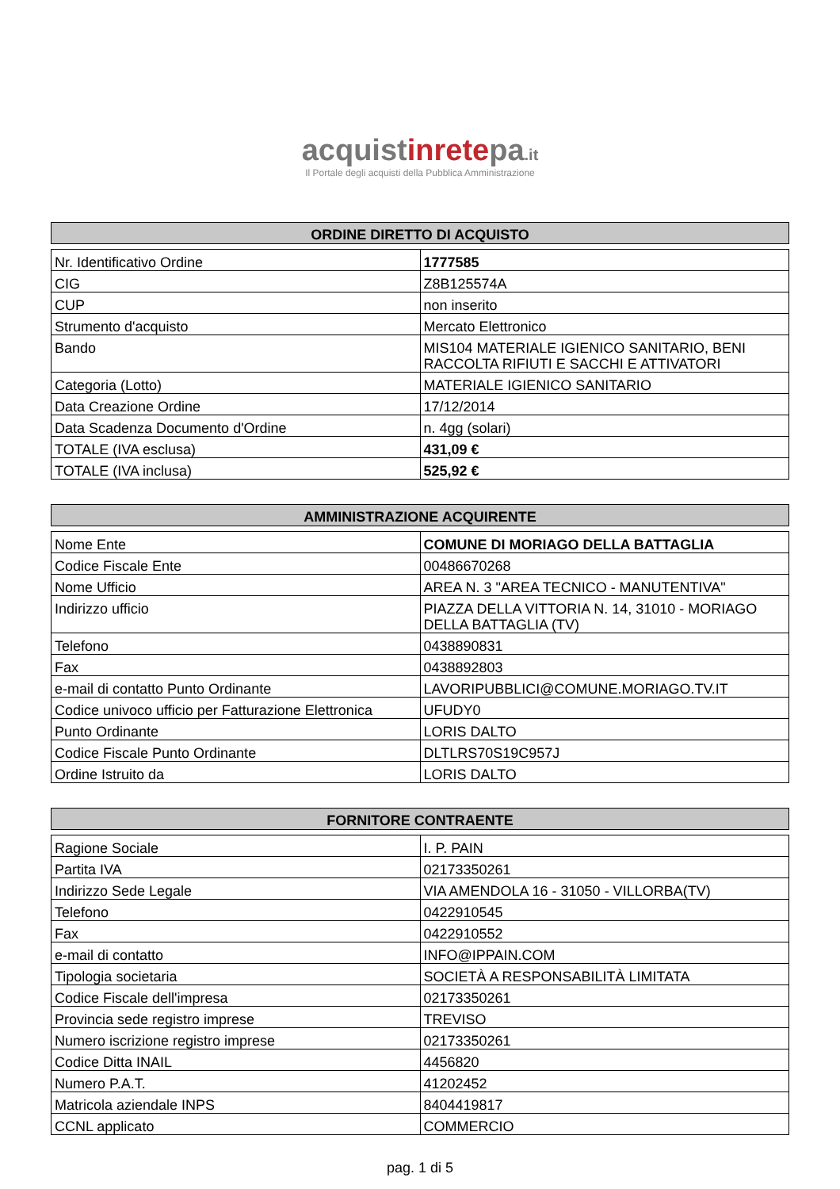acquistinretepa.it
Il Portale degli acquisti della Pubblica Amministrazione
ORDINE DIRETTO DI ACQUISTO
| Nr. Identificativo Ordine | 1777585 |
| CIG | Z8B125574A |
| CUP | non inserito |
| Strumento d'acquisto | Mercato Elettronico |
| Bando | MIS104 MATERIALE IGIENICO SANITARIO, BENI RACCOLTA RIFIUTI E SACCHI E ATTIVATORI |
| Categoria (Lotto) | MATERIALE IGIENICO SANITARIO |
| Data Creazione Ordine | 17/12/2014 |
| Data Scadenza Documento d'Ordine | n. 4gg (solari) |
| TOTALE (IVA esclusa) | 431,09 € |
| TOTALE (IVA inclusa) | 525,92 € |
AMMINISTRAZIONE ACQUIRENTE
| Nome Ente | COMUNE DI MORIAGO DELLA BATTAGLIA |
| Codice Fiscale Ente | 00486670268 |
| Nome Ufficio | AREA N. 3 "AREA TECNICO - MANUTENTIVA" |
| Indirizzo ufficio | PIAZZA DELLA VITTORIA N. 14, 31010 - MORIAGO DELLA BATTAGLIA (TV) |
| Telefono | 0438890831 |
| Fax | 0438892803 |
| e-mail di contatto Punto Ordinante | LAVORIPUBBLICI@COMUNE.MORIAGO.TV.IT |
| Codice univoco ufficio per Fatturazione Elettronica | UFUDY0 |
| Punto Ordinante | LORIS DALTO |
| Codice Fiscale Punto Ordinante | DLTLRS70S19C957J |
| Ordine Istruito da | LORIS DALTO |
FORNITORE CONTRAENTE
| Ragione Sociale | I. P. PAIN |
| Partita IVA | 02173350261 |
| Indirizzo Sede Legale | VIA AMENDOLA 16 - 31050 - VILLORBA(TV) |
| Telefono | 0422910545 |
| Fax | 0422910552 |
| e-mail di contatto | INFO@IPPAIN.COM |
| Tipologia societaria | SOCIETÀ A RESPONSABILITÀ LIMITATA |
| Codice Fiscale dell'impresa | 02173350261 |
| Provincia sede registro imprese | TREVISO |
| Numero iscrizione registro imprese | 02173350261 |
| Codice Ditta INAIL | 4456820 |
| Numero P.A.T. | 41202452 |
| Matricola aziendale INPS | 8404419817 |
| CCNL applicato | COMMERCIO |
pag. 1 di 5